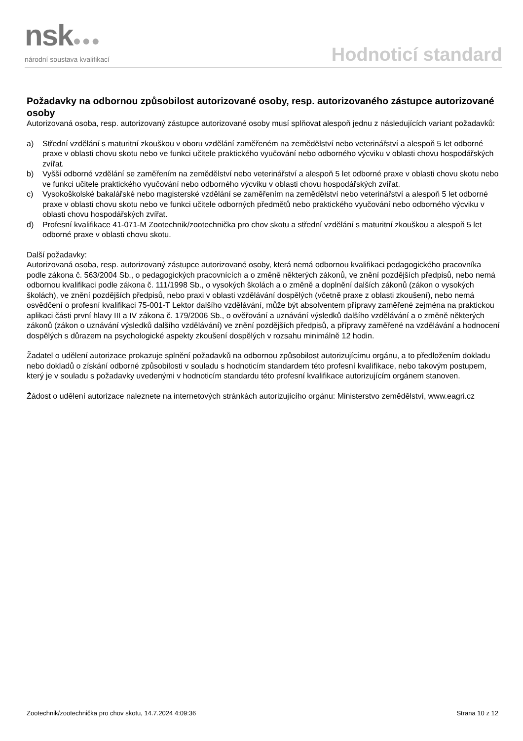nsk●●●
národní soustava kvalifikací
Hodnoticí standard
Požadavky na odbornou způsobilost autorizované osoby, resp. autorizovaného zástupce autorizované osoby
Autorizovaná osoba, resp. autorizovaný zástupce autorizované osoby musí splňovat alespoň jednu z následujících variant požadavků:
a) Střední vzdělání s maturitní zkouškou v oboru vzdělání zaměřeném na zemědělství nebo veterinářství a alespoň 5 let odborné praxe v oblasti chovu skotu nebo ve funkci učitele praktického vyučování nebo odborného výcviku v oblasti chovu hospodářských zvířat.
b) Vyšší odborné vzdělání se zaměřením na zemědělství nebo veterinářství a alespoň 5 let odborné praxe v oblasti chovu skotu nebo ve funkci učitele praktického vyučování nebo odborného výcviku v oblasti chovu hospodářských zvířat.
c) Vysokoškolské bakalářské nebo magisterské vzdělání se zaměřením na zemědělství nebo veterinářství a alespoň 5 let odborné praxe v oblasti chovu skotu nebo ve funkci učitele odborných předmětů nebo praktického vyučování nebo odborného výcviku v oblasti chovu hospodářských zvířat.
d) Profesní kvalifikace 41-071-M Zootechnik/zootechnička pro chov skotu a střední vzdělání s maturitní zkouškou a alespoň 5 let odborné praxe v oblasti chovu skotu.
Další požadavky:
Autorizovaná osoba, resp. autorizovaný zástupce autorizované osoby, která nemá odbornou kvalifikaci pedagogického pracovníka podle zákona č. 563/2004 Sb., o pedagogických pracovnících a o změně některých zákonů, ve znění pozdějších předpisů, nebo nemá odbornou kvalifikaci podle zákona č. 111/1998 Sb., o vysokých školách a o změně a doplnění dalších zákonů (zákon o vysokých školách), ve znění pozdějších předpisů, nebo praxi v oblasti vzdělávání dospělých (včetně praxe z oblasti zkoušení), nebo nemá osvědčení o profesní kvalifikaci 75-001-T Lektor dalšího vzdělávání, může být absolventem přípravy zaměřené zejména na praktickou aplikaci části první hlavy III a IV zákona č. 179/2006 Sb., o ověřování a uznávání výsledků dalšího vzdělávání a o změně některých zákonů (zákon o uznávání výsledků dalšího vzdělávání) ve znění pozdějších předpisů, a přípravy zaměřené na vzdělávání a hodnocení dospělých s důrazem na psychologické aspekty zkoušení dospělých v rozsahu minimálně 12 hodin.
Žadatel o udělení autorizace prokazuje splnění požadavků na odbornou způsobilost autorizujícímu orgánu, a to předložením dokladu nebo dokladů o získání odborné způsobilosti v souladu s hodnoticím standardem této profesní kvalifikace, nebo takovým postupem, který je v souladu s požadavky uvedenými v hodnoticím standardu této profesní kvalifikace autorizujícím orgánem stanoven.
Žádost o udělení autorizace naleznete na internetových stránkách autorizujícího orgánu: Ministerstvo zemědělství, www.eagri.cz
Zootechnik/zootechnička pro chov skotu, 14.7.2024 4:09:36 Strana 10 z 12